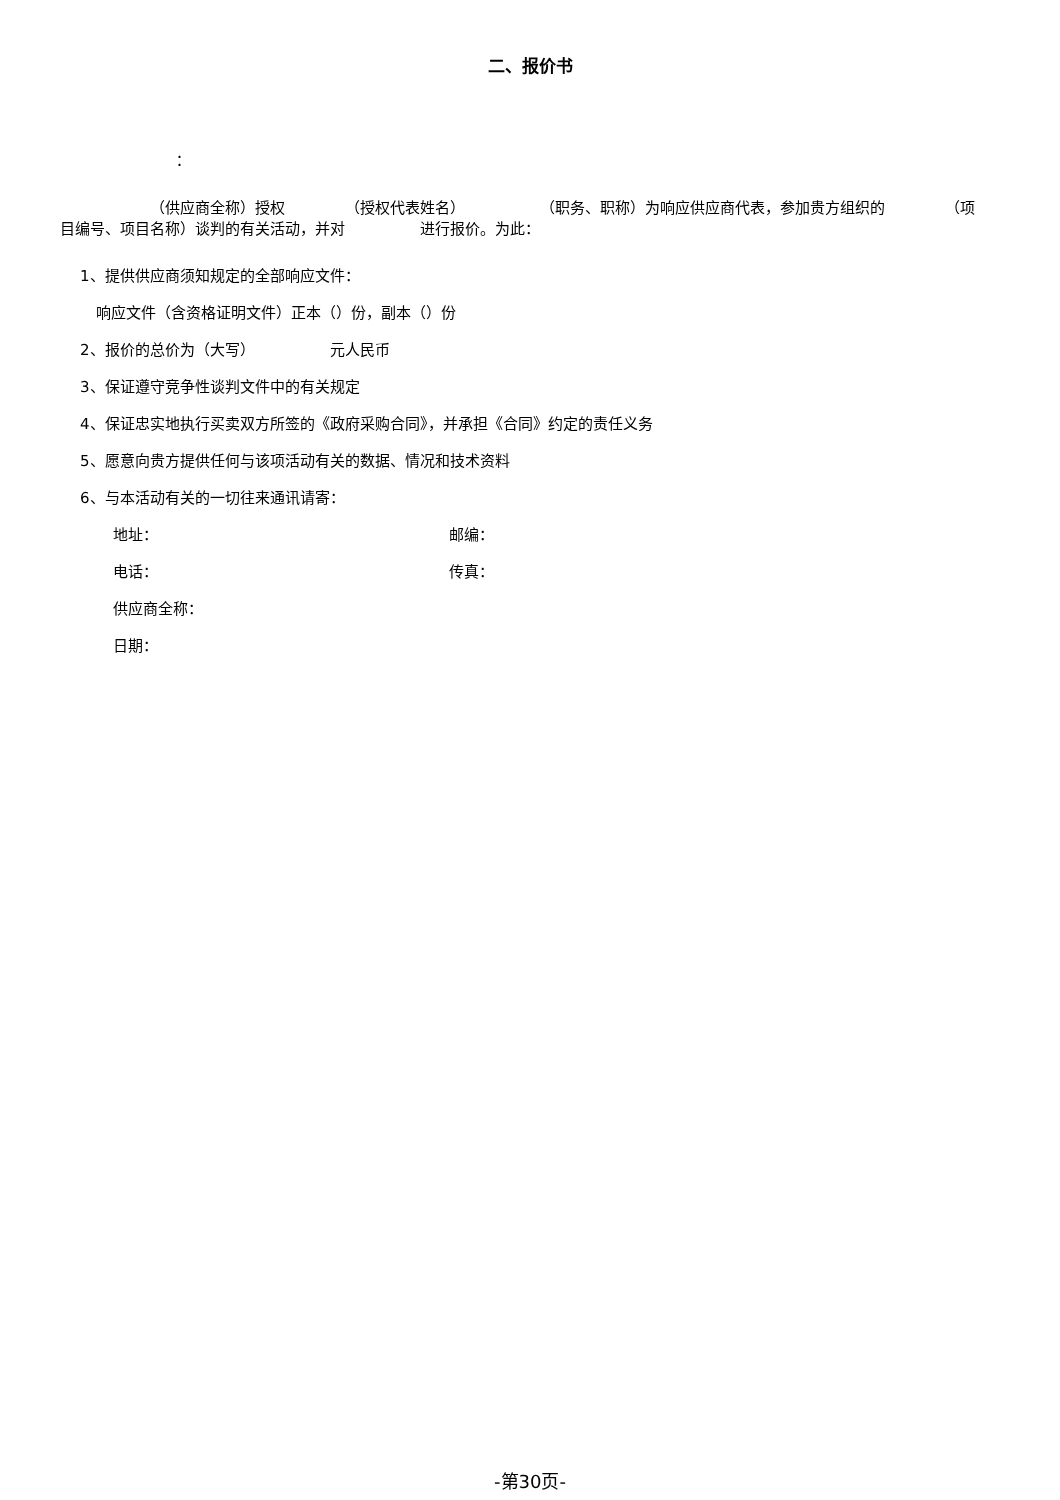二、报价书
：
      （供应商全称）授权    （授权代表姓名）     （职务、职称）为响应供应商代表，参加贵方组织的    （项目编号、项目名称）谈判的有关活动，并对     进行报价。为此：
1、提供供应商须知规定的全部响应文件：
响应文件（含资格证明文件）正本（）份，副本（）份
2、报价的总价为（大写）     元人民币
3、保证遵守竞争性谈判文件中的有关规定
4、保证忠实地执行买卖双方所签的《政府采购合同》，并承担《合同》约定的责任义务
5、愿意向贵方提供任何与该项活动有关的数据、情况和技术资料
6、与本活动有关的一切往来通讯请寄：
地址： 邮编：
电话： 传真：
供应商全称：
日期：
-第30页-